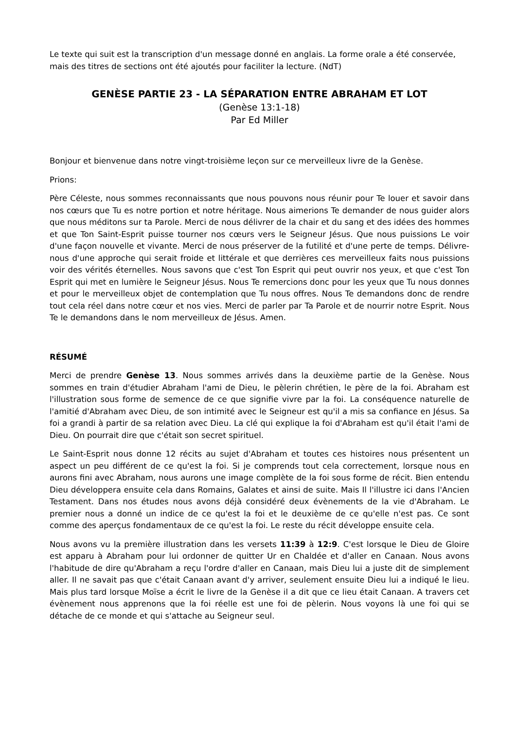Le texte qui suit est la transcription d'un message donné en anglais. La forme orale a été conservée, mais des titres de sections ont été ajoutés pour faciliter la lecture. (NdT)
GENÈSE PARTIE 23 - LA SÉPARATION ENTRE ABRAHAM ET LOT
(Genèse 13:1-18)
Par Ed Miller
Bonjour et bienvenue dans notre vingt-troisième leçon sur ce merveilleux livre de la Genèse.
Prions:
Père Céleste, nous sommes reconnaissants que nous pouvons nous réunir pour Te louer et savoir dans nos cœurs que Tu es notre portion et notre héritage. Nous aimerions Te demander de nous guider alors que nous méditons sur ta Parole. Merci de nous délivrer de la chair et du sang et des idées des hommes et que Ton Saint-Esprit puisse tourner nos cœurs vers le Seigneur Jésus. Que nous puissions Le voir d'une façon nouvelle et vivante. Merci de nous préserver de la futilité et d'une perte de temps. Délivre-nous d'une approche qui serait froide et littérale et que derrières ces merveilleux faits nous puissions voir des vérités éternelles. Nous savons que c'est Ton Esprit qui peut ouvrir nos yeux, et que c'est Ton Esprit qui met en lumière le Seigneur Jésus. Nous Te remercions donc pour les yeux que Tu nous donnes et pour le merveilleux objet de contemplation que Tu nous offres. Nous Te demandons donc de rendre tout cela réel dans notre cœur et nos vies. Merci de parler par Ta Parole et de nourrir notre Esprit. Nous Te le demandons dans le nom merveilleux de Jésus. Amen.
RÉSUMÉ
Merci de prendre Genèse 13. Nous sommes arrivés dans la deuxième partie de la Genèse. Nous sommes en train d'étudier Abraham l'ami de Dieu, le pèlerin chrétien, le père de la foi. Abraham est l'illustration sous forme de semence de ce que signifie vivre par la foi. La conséquence naturelle de l'amitié d'Abraham avec Dieu, de son intimité avec le Seigneur est qu'il a mis sa confiance en Jésus. Sa foi a grandi à partir de sa relation avec Dieu. La clé qui explique la foi d'Abraham est qu'il était l'ami de Dieu. On pourrait dire que c'était son secret spirituel.
Le Saint-Esprit nous donne 12 récits au sujet d'Abraham et toutes ces histoires nous présentent un aspect un peu différent de ce qu'est la foi. Si je comprends tout cela correctement, lorsque nous en aurons fini avec Abraham, nous aurons une image complète de la foi sous forme de récit. Bien entendu Dieu développera ensuite cela dans Romains, Galates et ainsi de suite. Mais Il l'illustre ici dans l'Ancien Testament. Dans nos études nous avons déjà considéré deux évènements de la vie d'Abraham. Le premier nous a donné un indice de ce qu'est la foi et le deuxième de ce qu'elle n'est pas. Ce sont comme des aperçus fondamentaux de ce qu'est la foi. Le reste du récit développe ensuite cela.
Nous avons vu la première illustration dans les versets 11:39 à 12:9. C'est lorsque le Dieu de Gloire est apparu à Abraham pour lui ordonner de quitter Ur en Chaldée et d'aller en Canaan. Nous avons l'habitude de dire qu'Abraham a reçu l'ordre d'aller en Canaan, mais Dieu lui a juste dit de simplement aller. Il ne savait pas que c'était Canaan avant d'y arriver, seulement ensuite Dieu lui a indiqué le lieu. Mais plus tard lorsque Moïse a écrit le livre de la Genèse il a dit que ce lieu était Canaan. A travers cet évènement nous apprenons que la foi réelle est une foi de pèlerin. Nous voyons là une foi qui se détache de ce monde et qui s'attache au Seigneur seul.